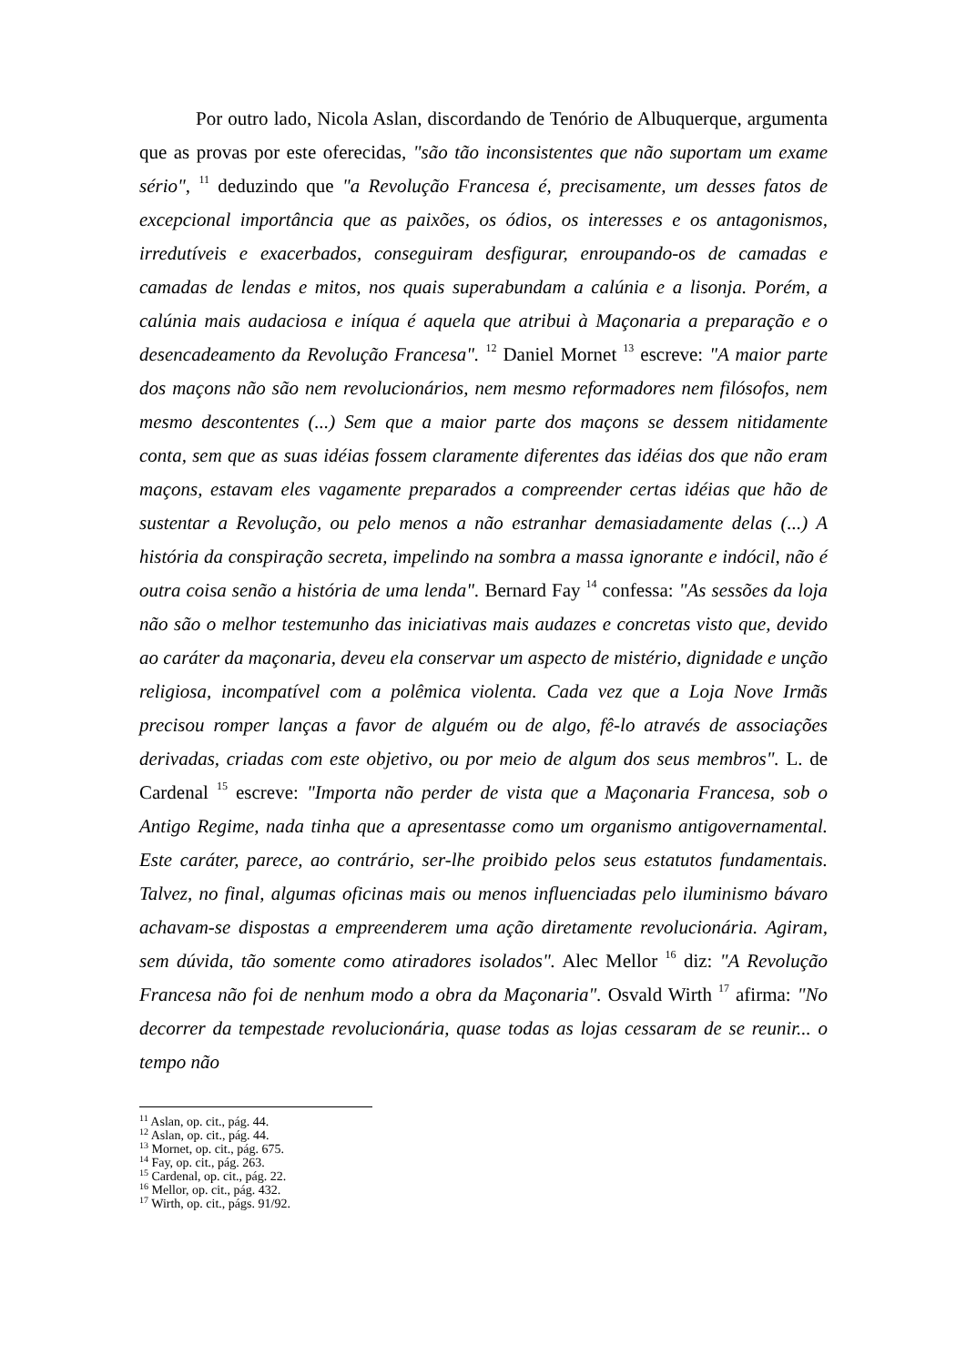Por outro lado, Nicola Aslan, discordando de Tenório de Albuquerque, argumenta que as provas por este oferecidas, "são tão inconsistentes que não suportam um exame sério", <sup>11</sup> deduzindo que "a Revolução Francesa é, precisamente, um desses fatos de excepcional importância que as paixões, os ódios, os interesses e os antagonismos, irredutíveis e exacerbados, conseguiram desfigurar, enroupando-os de camadas e camadas de lendas e mitos, nos quais superabundam a calúnia e a lisonja. Porém, a calúnia mais audaciosa e iníqua é aquela que atribui à Maçonaria a preparação e o desencadeamento da Revolução Francesa". <sup>12</sup> Daniel Mornet <sup>13</sup> escreve: "A maior parte dos maçons não são nem revolucionários, nem mesmo reformadores nem filósofos, nem mesmo descontentes (...) Sem que a maior parte dos maçons se dessem nitidamente conta, sem que as suas idéias fossem claramente diferentes das idéias dos que não eram maçons, estavam eles vagamente preparados a compreender certas idéias que hão de sustentar a Revolução, ou pelo menos a não estranhar demasiadamente delas (...) A história da conspiração secreta, impelindo na sombra a massa ignorante e indócil, não é outra coisa senão a história de uma lenda". Bernard Fay <sup>14</sup> confessa: "As sessões da loja não são o melhor testemunho das iniciativas mais audazes e concretas visto que, devido ao caráter da maçonaria, deveu ela conservar um aspecto de mistério, dignidade e unção religiosa, incompatível com a polêmica violenta. Cada vez que a Loja Nove Irmãs precisou romper lanças a favor de alguém ou de algo, fê-lo através de associações derivadas, criadas com este objetivo, ou por meio de algum dos seus membros". L. de Cardenal <sup>15</sup> escreve: "Importa não perder de vista que a Maçonaria Francesa, sob o Antigo Regime, nada tinha que a apresentasse como um organismo antigovernamental. Este caráter, parece, ao contrário, ser-lhe proibido pelos seus estatutos fundamentais. Talvez, no final, algumas oficinas mais ou menos influenciadas pelo iluminismo bávaro achavam-se dispostas a empreenderem uma ação diretamente revolucionária. Agiram, sem dúvida, tão somente como atiradores isolados". Alec Mellor <sup>16</sup> diz: "A Revolução Francesa não foi de nenhum modo a obra da Maçonaria". Osvald Wirth <sup>17</sup> afirma: "No decorrer da tempestade revolucionária, quase todas as lojas cessaram de se reunir... o tempo não
<sup>11</sup> Aslan, op. cit., pág. 44.
<sup>12</sup> Aslan, op. cit., pág. 44.
<sup>13</sup> Mornet, op. cit., pág. 675.
<sup>14</sup> Fay, op. cit., pág. 263.
<sup>15</sup> Cardenal, op. cit., pág. 22.
<sup>16</sup> Mellor, op. cit., pág. 432.
<sup>17</sup> Wirth, op. cit., págs. 91/92.